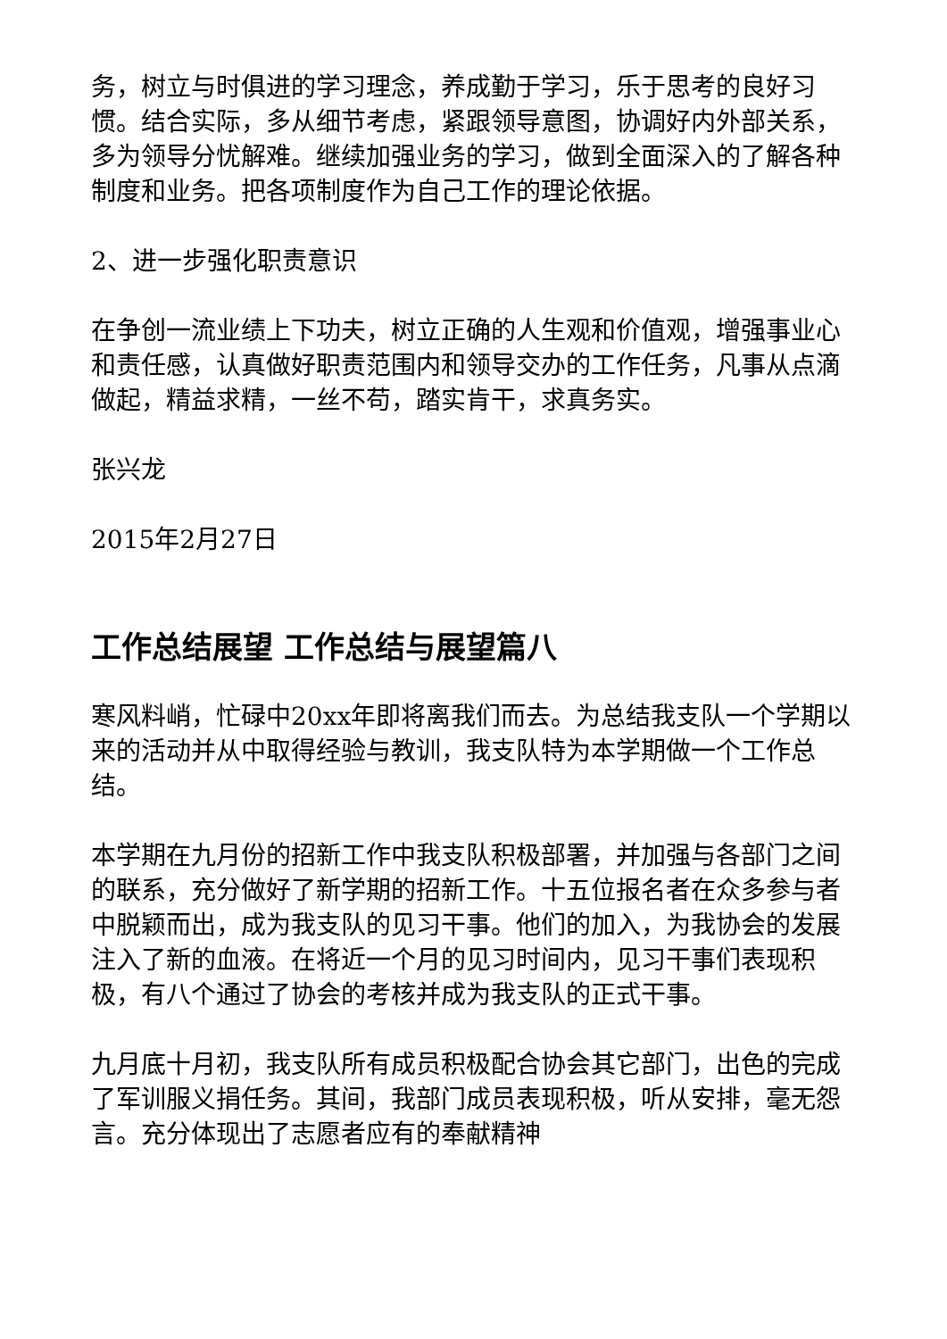务，树立与时俱进的学习理念，养成勤于学习，乐于思考的良好习惯。结合实际，多从细节考虑，紧跟领导意图，协调好内外部关系，多为领导分忧解难。继续加强业务的学习，做到全面深入的了解各种制度和业务。把各项制度作为自己工作的理论依据。
2、进一步强化职责意识
在争创一流业绩上下功夫，树立正确的人生观和价值观，增强事业心和责任感，认真做好职责范围内和领导交办的工作任务，凡事从点滴做起，精益求精，一丝不苟，踏实肯干，求真务实。
张兴龙
2015年2月27日
工作总结展望 工作总结与展望篇八
寒风料峭，忙碌中20xx年即将离我们而去。为总结我支队一个学期以来的活动并从中取得经验与教训，我支队特为本学期做一个工作总结。
本学期在九月份的招新工作中我支队积极部署，并加强与各部门之间的联系，充分做好了新学期的招新工作。十五位报名者在众多参与者中脱颖而出，成为我支队的见习干事。他们的加入，为我协会的发展注入了新的血液。在将近一个月的见习时间内，见习干事们表现积极，有八个通过了协会的考核并成为我支队的正式干事。
九月底十月初，我支队所有成员积极配合协会其它部门，出色的完成了军训服义捐任务。其间，我部门成员表现积极，听从安排，毫无怨言。充分体现出了志愿者应有的奉献精神